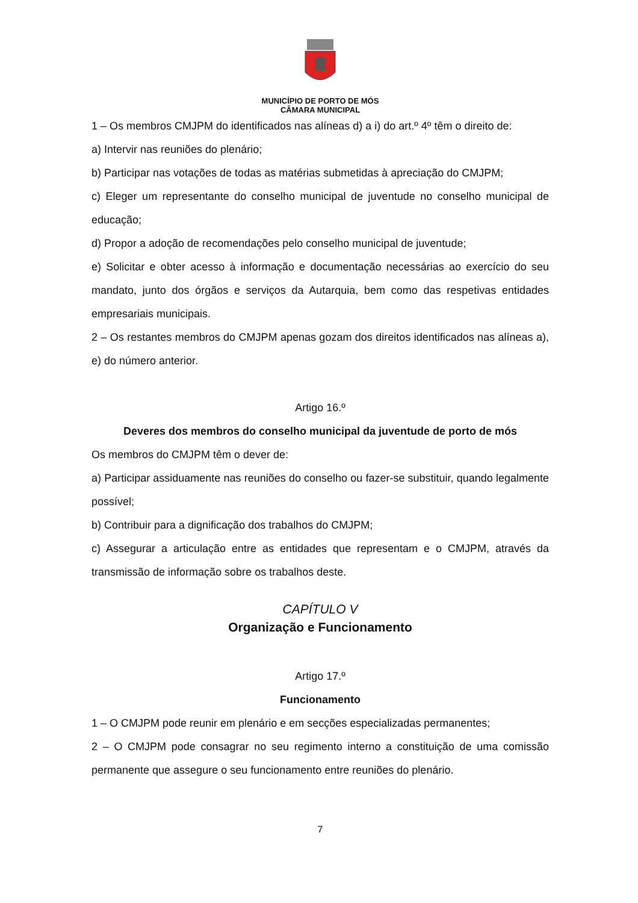MUNICÍPIO DE PORTO DE MÓS
CÂMARA MUNICIPAL
1 – Os membros CMJPM do identificados nas alíneas d) a i) do art.º 4º têm o direito de:
a) Intervir nas reuniões do plenário;
b) Participar nas votações de todas as matérias submetidas à apreciação do CMJPM;
c) Eleger um representante do conselho municipal de juventude no conselho municipal de educação;
d) Propor a adoção de recomendações pelo conselho municipal de juventude;
e) Solicitar e obter acesso à informação e documentação necessárias ao exercício do seu mandato, junto dos órgãos e serviços da Autarquia, bem como das respetivas entidades empresariais municipais.
2 – Os restantes membros do CMJPM apenas gozam dos direitos identificados nas alíneas a), e) do número anterior.
Artigo 16.º
Deveres dos membros do conselho municipal da juventude de porto de mós
Os membros do CMJPM têm o dever de:
a) Participar assiduamente nas reuniões do conselho ou fazer-se substituir, quando legalmente possível;
b) Contribuir para a dignificação dos trabalhos do CMJPM;
c) Assegurar a articulação entre as entidades que representam e o CMJPM, através da transmissão de informação sobre os trabalhos deste.
CAPÍTULO V
Organização e Funcionamento
Artigo 17.º
Funcionamento
1 – O CMJPM pode reunir em plenário e em secções especializadas permanentes;
2 – O CMJPM pode consagrar no seu regimento interno a constituição de uma comissão permanente que assegure o seu funcionamento entre reuniões do plenário.
7